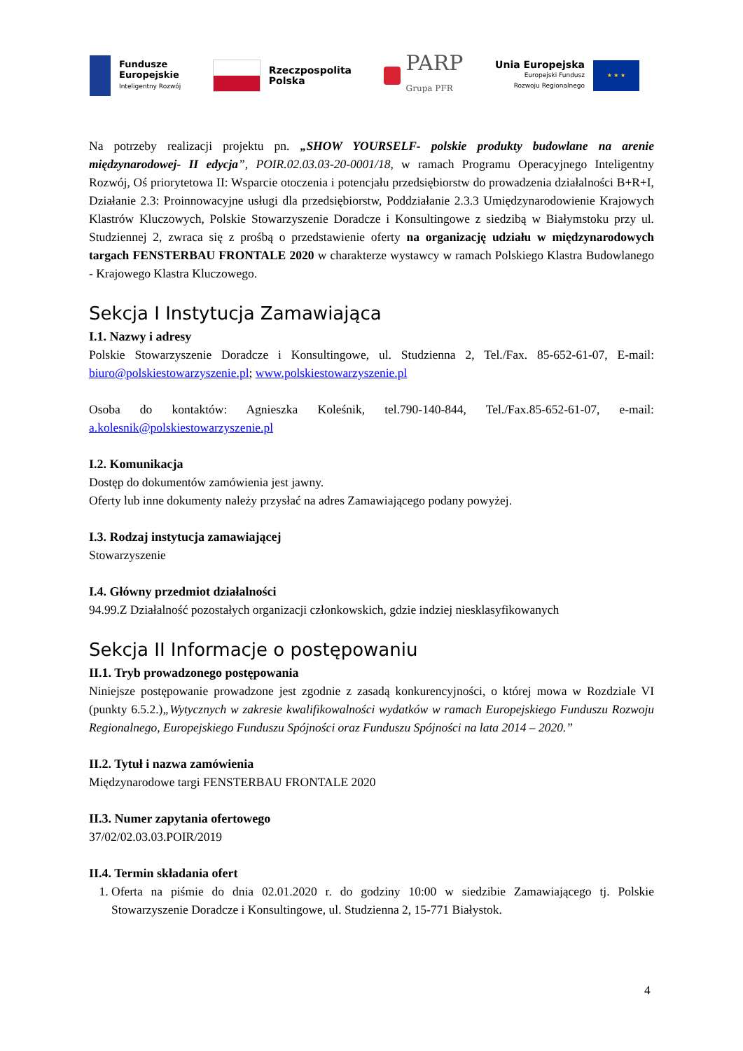Fundusze
Europejskie
Inteligentny Rozwój
Rzeczpospolita
Polska
PARP
Grupa PFR
Unia Europejska
Europejski Fundusz
Rozwoju Regionalnego
★ ★ ★
Na potrzeby realizacji projektu pn. „SHOW YOURSELF- polskie produkty budowlane na arenie międzynarodowej- II edycja”, POIR.02.03.03-20-0001/18, w ramach Programu Operacyjnego Inteligentny Rozwój, Oś priorytetowa II: Wsparcie otoczenia i potencjału przedsiębiorstw do prowadzenia działalności B+R+I, Działanie 2.3: Proinnowacyjne usługi dla przedsiębiorstw, Poddziałanie 2.3.3 Umiędzynarodowienie Krajowych Klastrów Kluczowych, Polskie Stowarzyszenie Doradcze i Konsultingowe z siedzibą w Białymstoku przy ul. Studziennej 2, zwraca się z prośbą o przedstawienie oferty na organizację udziału w międzynarodowych targach FENSTERBAU FRONTALE 2020 w charakterze wystawcy w ramach Polskiego Klastra Budowlanego - Krajowego Klastra Kluczowego.
Sekcja I Instytucja Zamawiająca
I.1. Nazwy i adresy
Polskie Stowarzyszenie Doradcze i Konsultingowe, ul. Studzienna 2, Tel./Fax. 85-652-61-07, E-mail: biuro@polskiestowarzyszenie.pl; www.polskiestowarzyszenie.pl
Osoba do kontaktów: Agnieszka Koleśnik, tel.790-140-844, Tel./Fax.85-652-61-07, e-mail: a.kolesnik@polskiestowarzyszenie.pl
I.2. Komunikacja
Dostęp do dokumentów zamówienia jest jawny.
Oferty lub inne dokumenty należy przysłać na adres Zamawiającego podany powyżej.
I.3. Rodzaj instytucja zamawiającej
Stowarzyszenie
I.4. Główny przedmiot działalności
94.99.Z Działalność pozostałych organizacji członkowskich, gdzie indziej niesklasyfikowanych
Sekcja II Informacje o postępowaniu
II.1. Tryb prowadzonego postępowania
Niniejsze postępowanie prowadzone jest zgodnie z zasadą konkurencyjności, o której mowa w Rozdziale VI (punkty 6.5.2.)„Wytycznych w zakresie kwalifikowalności wydatków w ramach Europejskiego Funduszu Rozwoju Regionalnego, Europejskiego Funduszu Spójności oraz Funduszu Spójności na lata 2014 – 2020.”
II.2. Tytuł i nazwa zamówienia
Międzynarodowe targi FENSTERBAU FRONTALE 2020
II.3. Numer zapytania ofertowego
37/02/02.03.03.POIR/2019
II.4. Termin składania ofert
1. Oferta na piśmie do dnia 02.01.2020 r. do godziny 10:00 w siedzibie Zamawiającego tj. Polskie Stowarzyszenie Doradcze i Konsultingowe, ul. Studzienna 2, 15-771 Białystok.
4